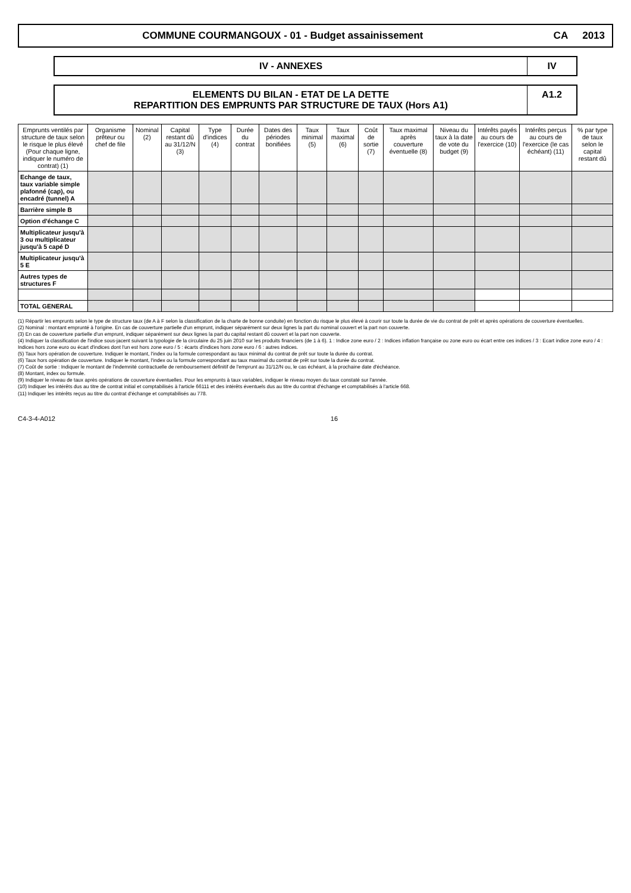COMMUNE COURMANGOUX - 01 - Budget assainissement
CA 2013
IV - ANNEXES IV
ELEMENTS DU BILAN - ETAT DE LA DETTE
REPARTITION DES EMPRUNTS PAR STRUCTURE DE TAUX (Hors A1)
A1.2
| Emprunts ventilés par structure de taux selon le risque le plus élevé (Pour chaque ligne, indiquer le numéro de contrat) (1) | Organisme prêteur ou chef de file | Nominal (2) | Capital restant dû au 31/12/N (3) | Type d'indices (4) | Durée du contrat | Dates des périodes bonifiées | Taux minimal (5) | Taux maximal (6) | Coût de sortie (7) | Taux maximal après couverture éventuelle (8) | Niveau du taux à la date de vote du budget (9) | Intérêts payés au cours de l'exercice (10) | Intérêts perçus au cours de l'exercice (le cas échéant) (11) | % par type de taux selon le capital restant dû |
| --- | --- | --- | --- | --- | --- | --- | --- | --- | --- | --- | --- | --- | --- | --- |
| Echange de taux, taux variable simple plafonné (cap), ou encadré (tunnel) A | | | | | | | | | | | | | | |
| Barrière simple B | | | | | | | | | | | | | | |
| Option d'échange C | | | | | | | | | | | | | | |
| Multiplicateur jusqu'à 3 ou multiplicateur jusqu'à 5 capé D | | | | | | | | | | | | | | |
| Multiplicateur jusqu'à 5 E | | | | | | | | | | | | | | |
| Autres types de structures F | | | | | | | | | | | | | | |
| TOTAL GENERAL | | | | | | | | | | | | | | |
(1) Répartir les emprunts selon le type de structure taux (de A à F selon la classification de la charte de bonne conduite) en fonction du risque le plus élevé à courir sur toute la durée de vie du contrat de prêt et après opérations de couverture éventuelles.
(2) Nominal : montant emprunté à l'origine. En cas de couverture partielle d'un emprunt, indiquer séparément sur deux lignes la part du nominal couvert et la part non couverte.
(3) En cas de couverture partielle d'un emprunt, indiquer séparément sur deux lignes la part du capital restant dû couvert et la part non couverte.
(4) Indiquer la classification de l'indice sous-jacent suivant la typologie de la circulaire du 25 juin 2010 sur les produits financiers (de 1 à 6). 1 : Indice zone euro / 2 : Indices inflation française ou zone euro ou écart entre ces indices / 3 : Ecart indice zone euro / 4 : Indices hors zone euro ou écart d'indices dont l'un est hors zone euro / 5 : écarts d'indices hors zone euro / 6 : autres indices.
(5) Taux hors opération de couverture. Indiquer le montant, l'index ou la formule correspondant au taux minimal du contrat de prêt sur toute la durée du contrat.
(6) Taux hors opération de couverture. Indiquer le montant, l'index ou la formule correspondant au taux maximal du contrat de prêt sur toute la durée du contrat.
(7) Coût de sortie : Indiquer le montant de l'indemnité contractuelle de remboursement définitif de l'emprunt au 31/12/N ou, le cas échéant, à la prochaine date d'échéance.
(8) Montant, index ou formule.
(9) Indiquer le niveau de taux après opérations de couverture éventuelles. Pour les emprunts à taux variables, indiquer le niveau moyen du taux constaté sur l'année.
(10) Indiquer les intérêts dus au titre de contrat initial et comptabilisés à l'article 66111 et des intérêts éventuels dus au titre du contrat d'échange et comptabilisés à l'article 668.
(11) Indiquer les intérêts reçus au titre du contrat d'échange et comptabilisés au 778.
C4-3-4-A012 16